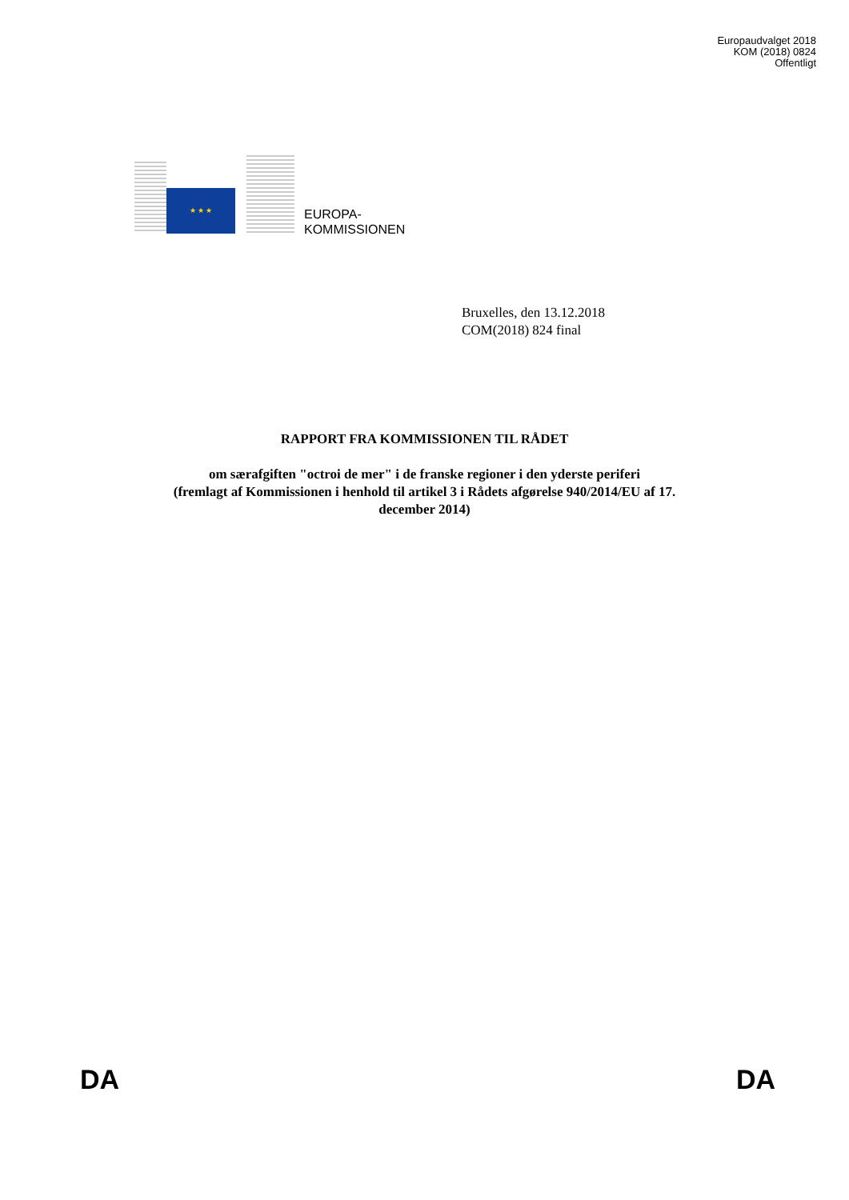Europaudvalget 2018
KOM (2018) 0824
Offentligt
★ ★ ★
EUROPA-
KOMMISSIONEN
Bruxelles, den 13.12.2018
COM(2018) 824 final
RAPPORT FRA KOMMISSIONEN TIL RÅDET
om særafgiften "octroi de mer" i de franske regioner i den yderste periferi
(fremlagt af Kommissionen i henhold til artikel 3 i Rådets afgørelse 940/2014/EU af 17.
december 2014)
DA DA